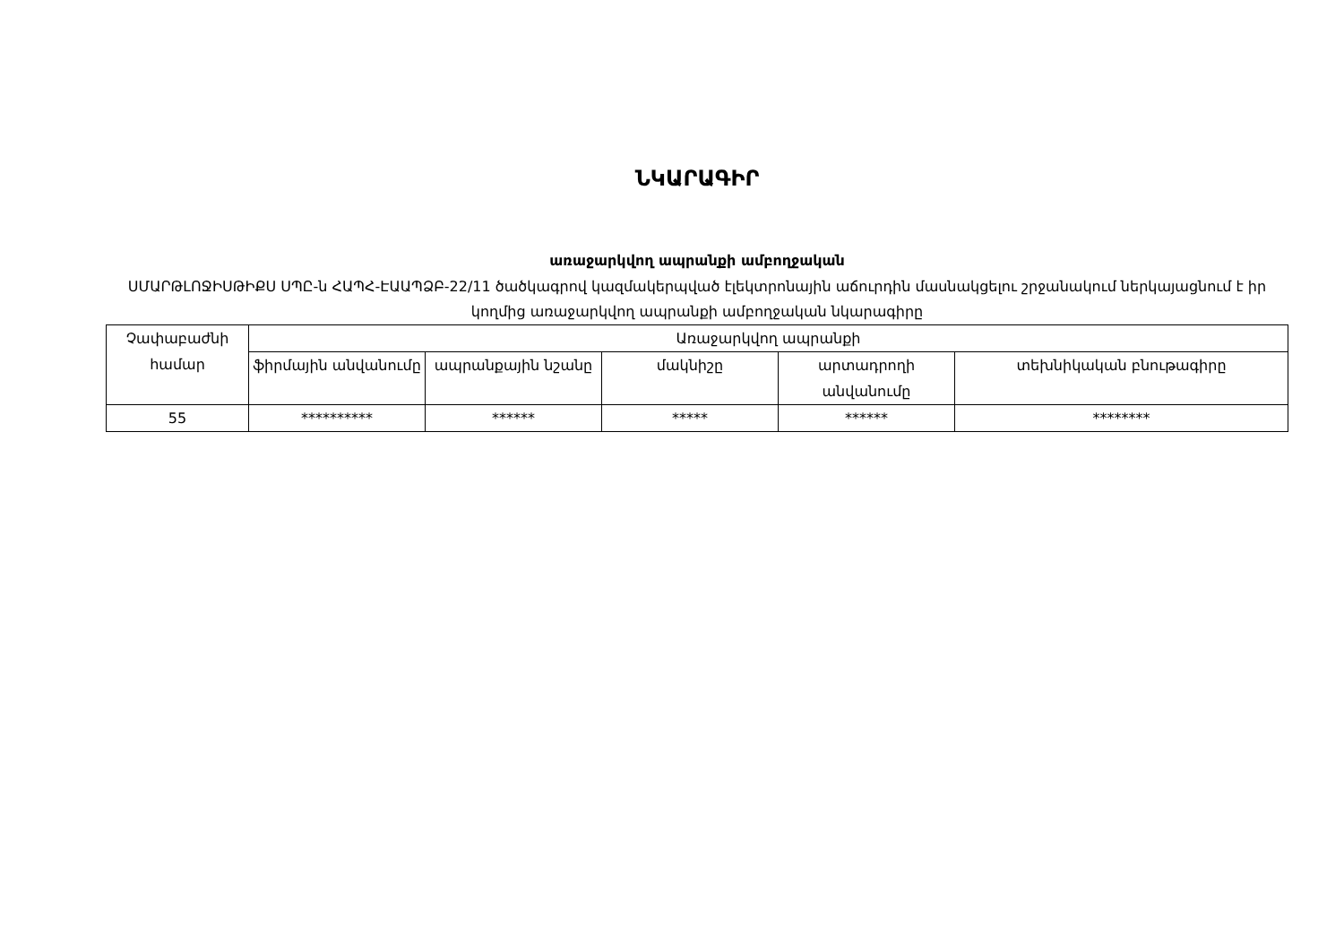ՆԿԱՐԱԳԻՐ
առաջարկվող ապրանքի ամբողջական
ՍՄԱՐԹԼՈՋԻՍԹԻՔՍ ՍՊԸ-ն ՀԱՊՀ-ԷԱԱՊՁԲ-22/11 ծածկագրով կազմակերպված էլեկտրոնային աճուրդին մասնակցելու շրջանակում ներկայացնում է իր կողմից առաջարկվող ապրանքի ամբողջական նկարագիրը
| Չափաբաժնի համար | Առաջարկվող ապրանքի | | | | |
| --- | --- | --- | --- | --- | --- |
| | ֆիրմային անվանումը | ապրանքային նշանը | մակնիշը | արտադրողի անվանումը | տեխնիկական բնութագիրը |
| 55 | ********** | ****** | ***** | ****** | ******** |